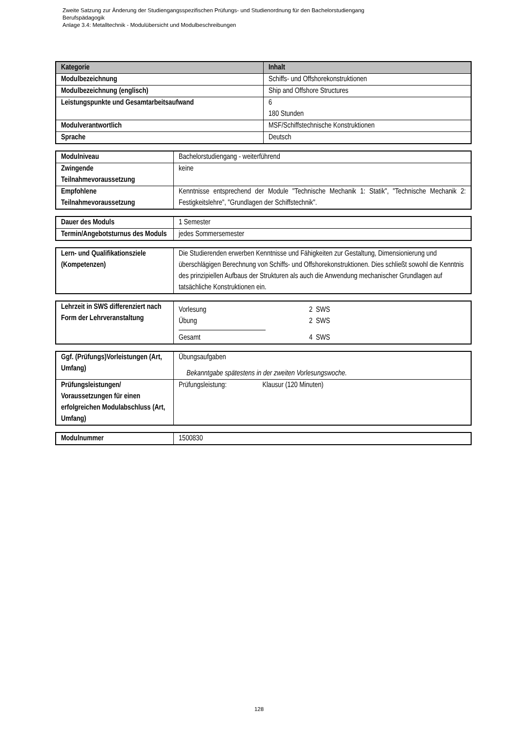Zweite Satzung zur Änderung der Studiengangsspezifischen Prüfungs- und Studienordnung für den Bachelorstudiengang
Berufspädagogik
Anlage 3.4: Metalltechnik - Modulübersicht und Modulbeschreibungen
| Kategorie | Inhalt |
| --- | --- |
| Modulbezeichnung | Schiffs- und Offshorekonstruktionen |
| Modulbezeichnung (englisch) | Ship and Offshore Structures |
| Leistungspunkte und Gesamtarbeitsaufwand | 6 180 Stunden |
| Modulverantwortlich | MSF/Schiffstechnische Konstruktionen |
| Sprache | Deutsch |
| Modulniveau | Bachelorstudiengang - weiterführend |
| Zwingende Teilnahmevoraussetzung | keine |
| Empfohlene Teilnahmevoraussetzung | Kenntnisse entsprechend der Module "Technische Mechanik 1: Statik", "Technische Mechanik 2: Festigkeitslehre", "Grundlagen der Schiffstechnik". |
| Dauer des Moduls | 1 Semester |
| Termin/Angebotsturnus des Moduls | jedes Sommersemester |
| Lern- und Qualifikationsziele (Kompetenzen) | Die Studierenden erwerben Kenntnisse und Fähigkeiten zur Gestaltung, Dimensionierung und überschlägigen Berechnung von Schiffs- und Offshorekonstruktionen. Dies schließt sowohl die Kenntnis des prinzipiellen Aufbaus der Strukturen als auch die Anwendung mechanischer Grundlagen auf tatsächliche Konstruktionen ein. |
| Lehrzeit in SWS differenziert nach Form der Lehrveranstaltung | Vorlesung 2 SWS Übung 2 SWS Gesamt 4 SWS |
| Ggf. (Prüfungs)Vorleistungen (Art, Umfang) | Übungsaufgaben Bekanntgabe spätestens in der zweiten Vorlesungswoche. |
| Prüfungsleistungen/ Voraussetzungen für einen erfolgreichen Modulabschluss (Art, Umfang) | Prüfungsleistung: Klausur (120 Minuten) |
| Modulnummer | 1500830 |
128